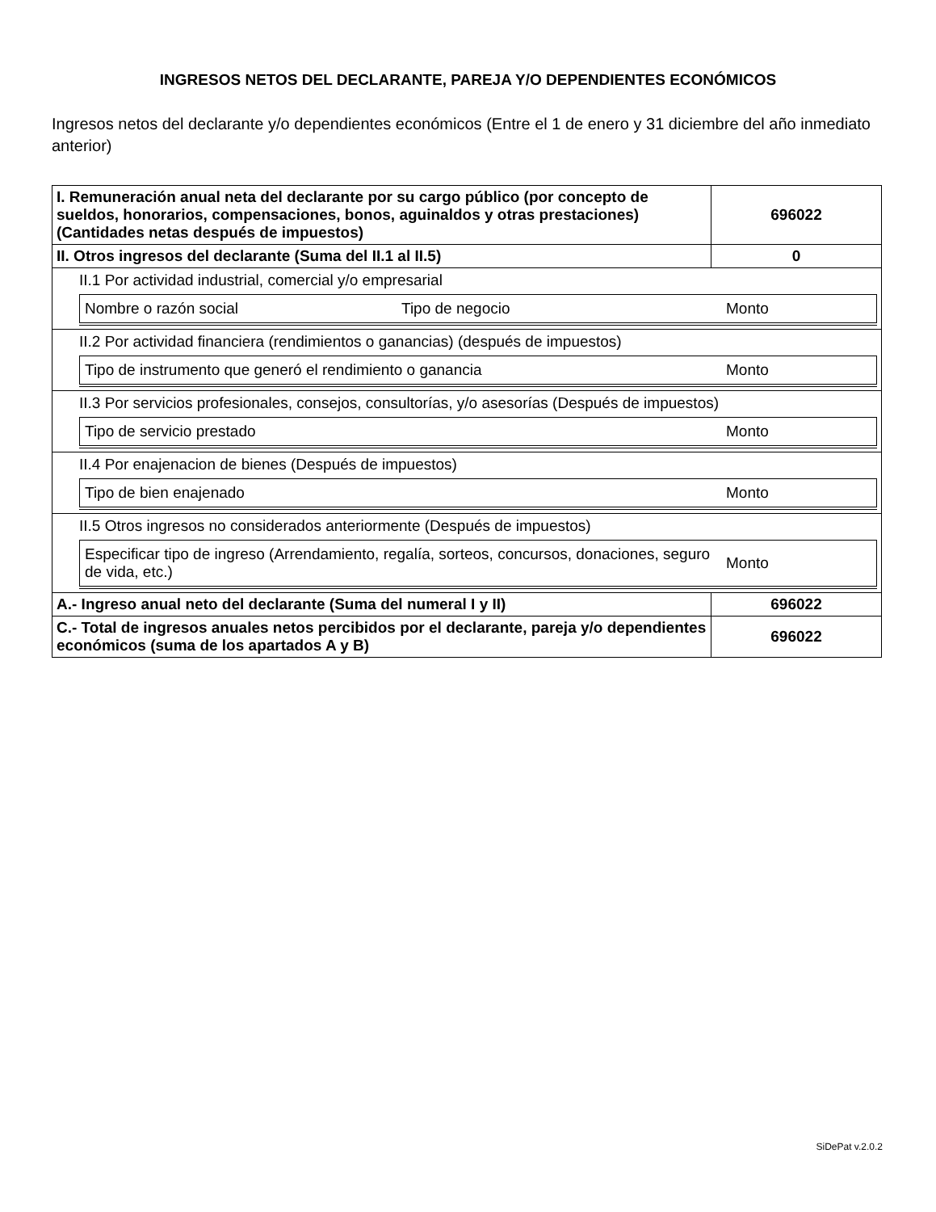INGRESOS NETOS DEL DECLARANTE, PAREJA Y/O DEPENDIENTES ECONÓMICOS
Ingresos netos del declarante y/o dependientes económicos (Entre el 1 de enero y 31 diciembre del año inmediato anterior)
| I. Remuneración anual neta del declarante por su cargo público (por concepto de sueldos, honorarios, compensaciones, bonos, aguinaldos y otras prestaciones) (Cantidades netas después de impuestos) | 696022 |
| II. Otros ingresos del declarante (Suma del II.1 al II.5) | 0 |
| II.1 Por actividad industrial, comercial y/o empresarial / Nombre o razón social / Tipo de negocio / Monto / | |
| II.2 Por actividad financiera (rendimientos o ganancias) (después de impuestos) / Tipo de instrumento que generó el rendimiento o ganancia / Monto / | |
| II.3 Por servicios profesionales, consejos, consultorías, y/o asesorías (Después de impuestos) / Tipo de servicio prestado / Monto / | |
| II.4 Por enajenacion de bienes (Después de impuestos) / Tipo de bien enajenado / Monto / | |
| II.5 Otros ingresos no considerados anteriormente (Después de impuestos) / Especificar tipo de ingreso (Arrendamiento, regalía, sorteos, concursos, donaciones, seguro de vida, etc.) / Monto / | |
| A.- Ingreso anual neto del declarante (Suma del numeral I y II) | 696022 |
| C.- Total de ingresos anuales netos percibidos por el declarante, pareja y/o dependientes económicos (suma de los apartados A y B) | 696022 |
SiDePat v.2.0.2